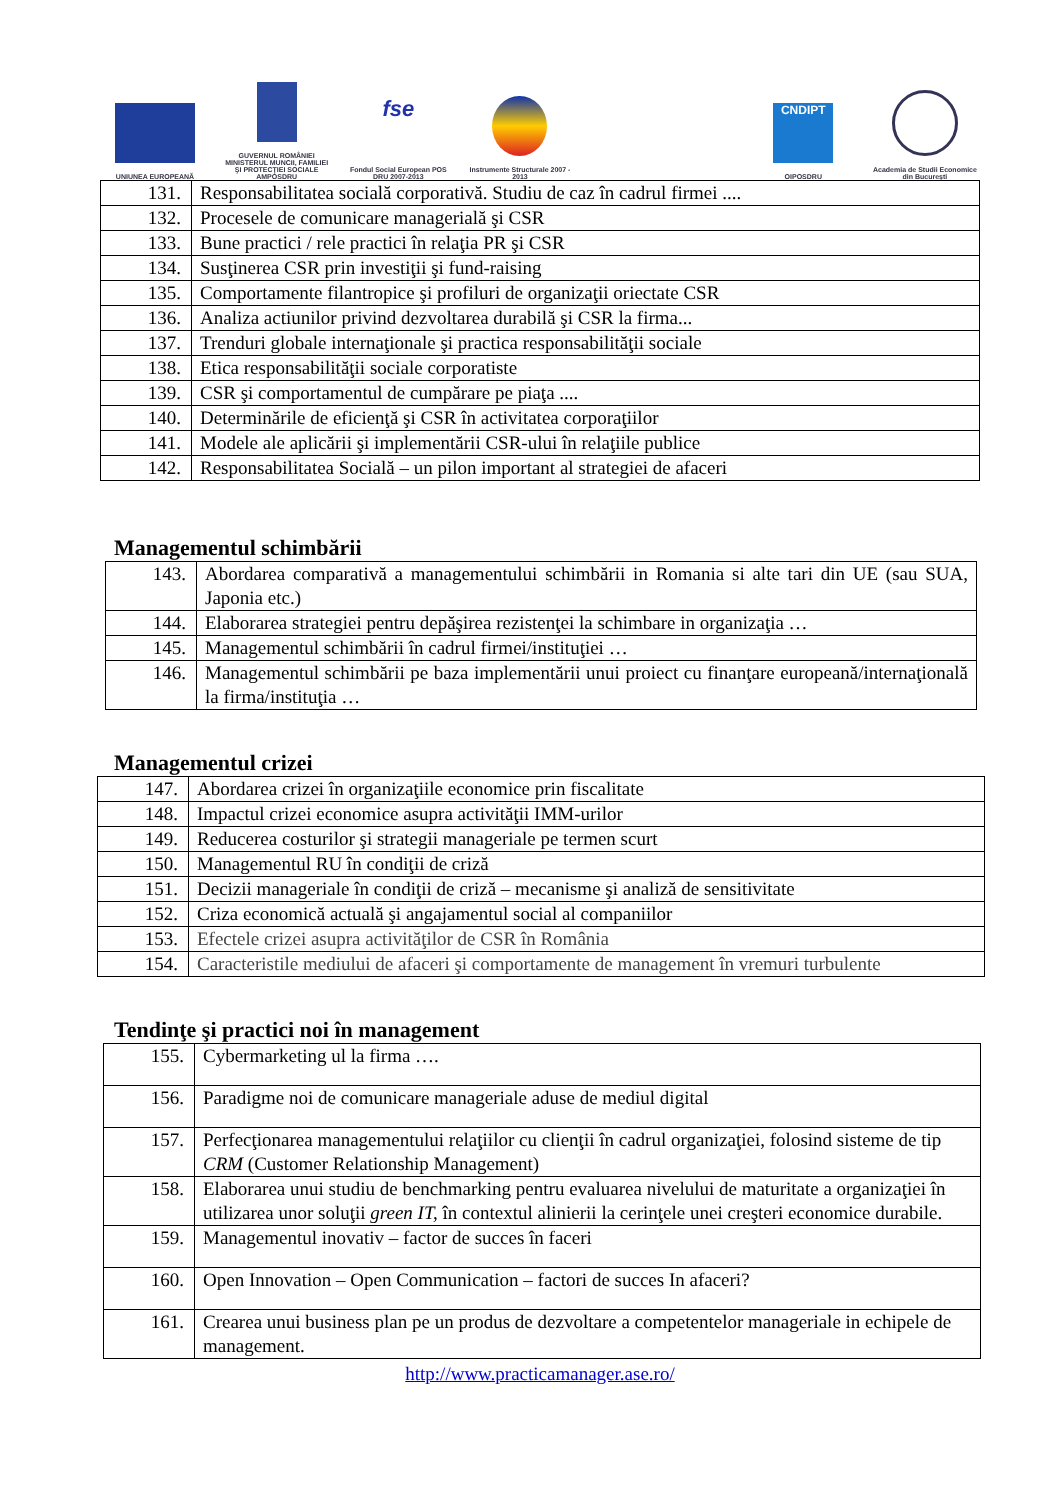UNIUNEA EUROPEANĂ
GUVERNUL ROMÂNIEI MINISTERUL MUNCII, FAMILIEI ŞI PROTECŢIEI SOCIALE AMPOSDRU
fse
Fondul Social European POS DRU 2007-2013
Instrumente Structurale 2007 - 2013
CNDIPT
OIPOSDRU
Academia de Studii Economice din Bucureşti
| 131. | Responsabilitatea socială corporativă. Studiu de caz în cadrul firmei .... |
| 132. | Procesele de comunicare managerială şi CSR |
| 133. | Bune practici / rele practici în relaţia PR şi CSR |
| 134. | Susţinerea CSR prin investiţii şi fund-raising |
| 135. | Comportamente filantropice şi profiluri de organizaţii oriectate CSR |
| 136. | Analiza actiunilor privind dezvoltarea durabilă şi CSR la firma... |
| 137. | Trenduri globale internaţionale şi practica responsabilităţii sociale |
| 138. | Etica responsabilităţii sociale corporatiste |
| 139. | CSR şi comportamentul de cumpărare pe piaţa .... |
| 140. | Determinările de eficienţă şi CSR în activitatea corporaţiilor |
| 141. | Modele ale aplicării şi implementării CSR-ului în relaţiile publice |
| 142. | Responsabilitatea Socială – un pilon important al strategiei de afaceri |
Managementul schimbării
| 143. | Abordarea comparativă a managementului schimbării in Romania si alte tari din UE (sau SUA, Japonia etc.) |
| 144. | Elaborarea strategiei pentru depăşirea rezistenţei la schimbare in organizaţia … |
| 145. | Managementul schimbării în cadrul firmei/instituţiei … |
| 146. | Managementul schimbării pe baza implementării unui proiect cu finanţare europeană/internaţională la firma/instituţia … |
Managementul crizei
| 147. | Abordarea crizei în organizaţiile economice prin fiscalitate |
| 148. | Impactul crizei economice asupra activităţii IMM-urilor |
| 149. | Reducerea costurilor şi strategii manageriale pe termen scurt |
| 150. | Managementul RU în condiţii de criză |
| 151. | Decizii manageriale în condiţii de criză – mecanisme şi analiză de sensitivitate |
| 152. | Criza economică actuală şi angajamentul social al companiilor |
| 153. | Efectele crizei asupra activităţilor de CSR în România |
| 154. | Caracteristile mediului de afaceri şi comportamente de management în vremuri turbulente |
Tendinţe şi practici noi în management
| 155. | Cybermarketing ul la firma …. |
| 156. | Paradigme noi de comunicare manageriale aduse de mediul digital |
| 157. | Perfecţionarea managementului relaţiilor cu clienţii în cadrul organizaţiei, folosind sisteme de tip CRM (Customer Relationship Management) |
| 158. | Elaborarea unui studiu de benchmarking pentru evaluarea nivelului de maturitate a organizaţiei în utilizarea unor soluţii green IT, în contextul alinierii la cerinţele unei creşteri economice durabile. |
| 159. | Managementul inovativ – factor de succes în faceri |
| 160. | Open Innovation – Open Communication – factori de succes In afaceri? |
| 161. | Crearea unui business plan pe un produs de dezvoltare a competentelor manageriale in echipele de management. |
http://www.practicamanager.ase.ro/